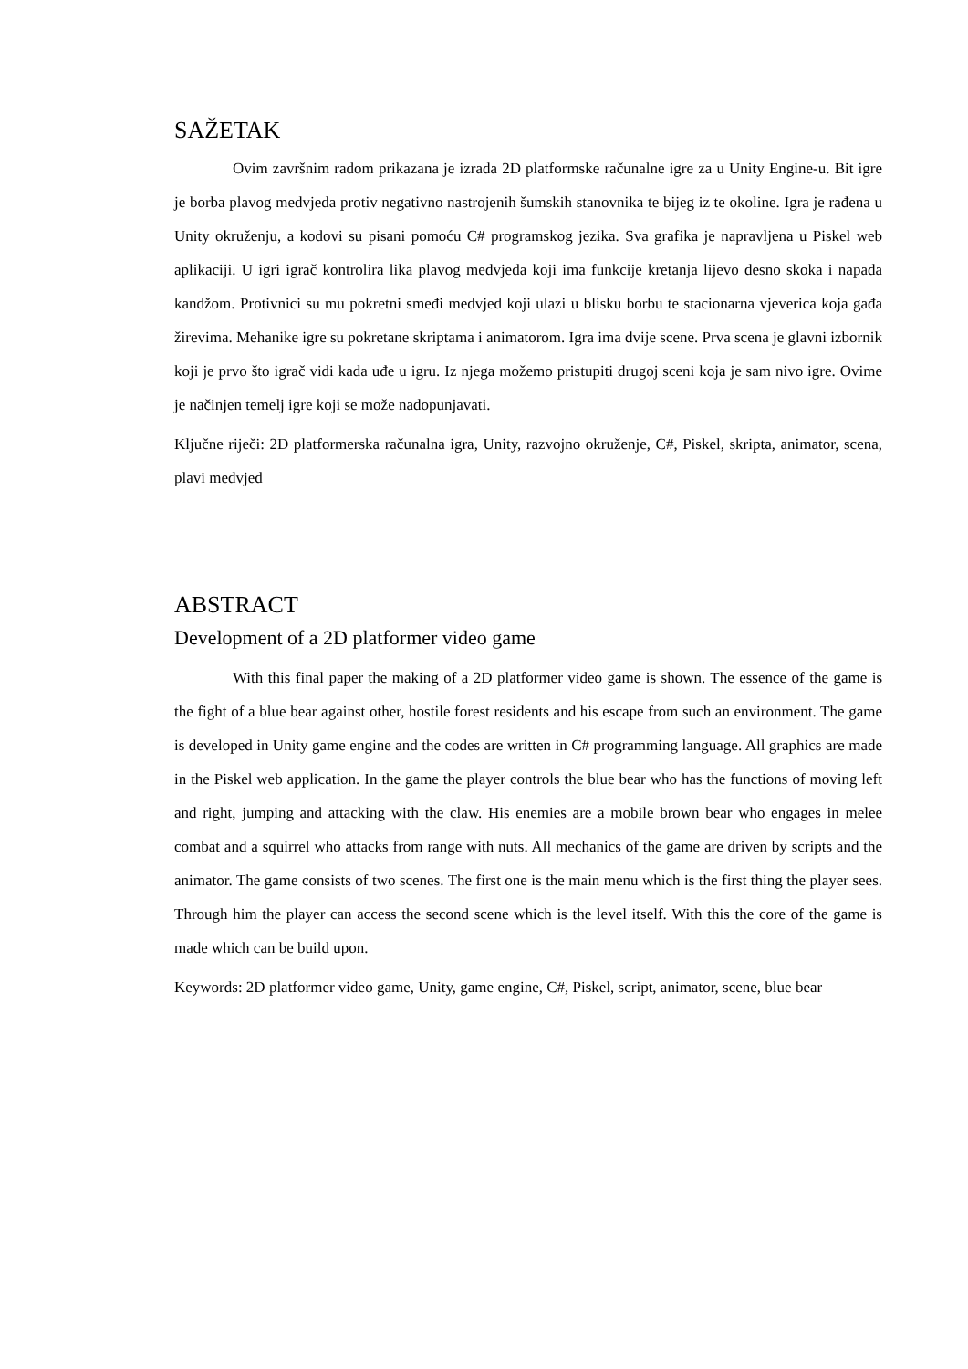SAŽETAK
Ovim završnim radom prikazana je izrada 2D platformske računalne igre za u Unity Engine-u. Bit igre je borba plavog medvjeda protiv negativno nastrojenih šumskih stanovnika te bijeg iz te okoline. Igra je rađena u Unity okruženju, a kodovi su pisani pomoću C# programskog jezika. Sva grafika je napravljena u Piskel web aplikaciji. U igri igrač kontrolira lika plavog medvjeda koji ima funkcije kretanja lijevo desno skoka i napada kandžom. Protivnici su mu pokretni smeđi medvjed koji ulazi u blisku borbu te stacionarna vjeverica koja gađa žirevima. Mehanike igre su pokretane skriptama i animatorom. Igra ima dvije scene. Prva scena je glavni izbornik koji je prvo što igrač vidi kada uđe u igru. Iz njega možemo pristupiti drugoj sceni koja je sam nivo igre. Ovime je načinjen temelj igre koji se može nadopunjavati.
Ključne riječi: 2D platformerska računalna igra, Unity, razvojno okruženje, C#, Piskel, skripta, animator, scena, plavi medvjed
ABSTRACT
Development of a 2D platformer video game
With this final paper the making of a 2D platformer video game is shown. The essence of the game is the fight of a blue bear against other, hostile forest residents and his escape from such an environment. The game is developed in Unity game engine and the codes are written in C# programming language. All graphics are made in the Piskel web application. In the game the player controls the blue bear who has the functions of moving left and right, jumping and attacking with the claw. His enemies are a mobile brown bear who engages in melee combat and a squirrel who attacks from range with nuts. All mechanics of the game are driven by scripts and the animator. The game consists of two scenes. The first one is the main menu which is the first thing the player sees. Through him the player can access the second scene which is the level itself. With this the core of the game is made which can be build upon.
Keywords: 2D platformer video game, Unity, game engine, C#, Piskel, script, animator, scene, blue bear